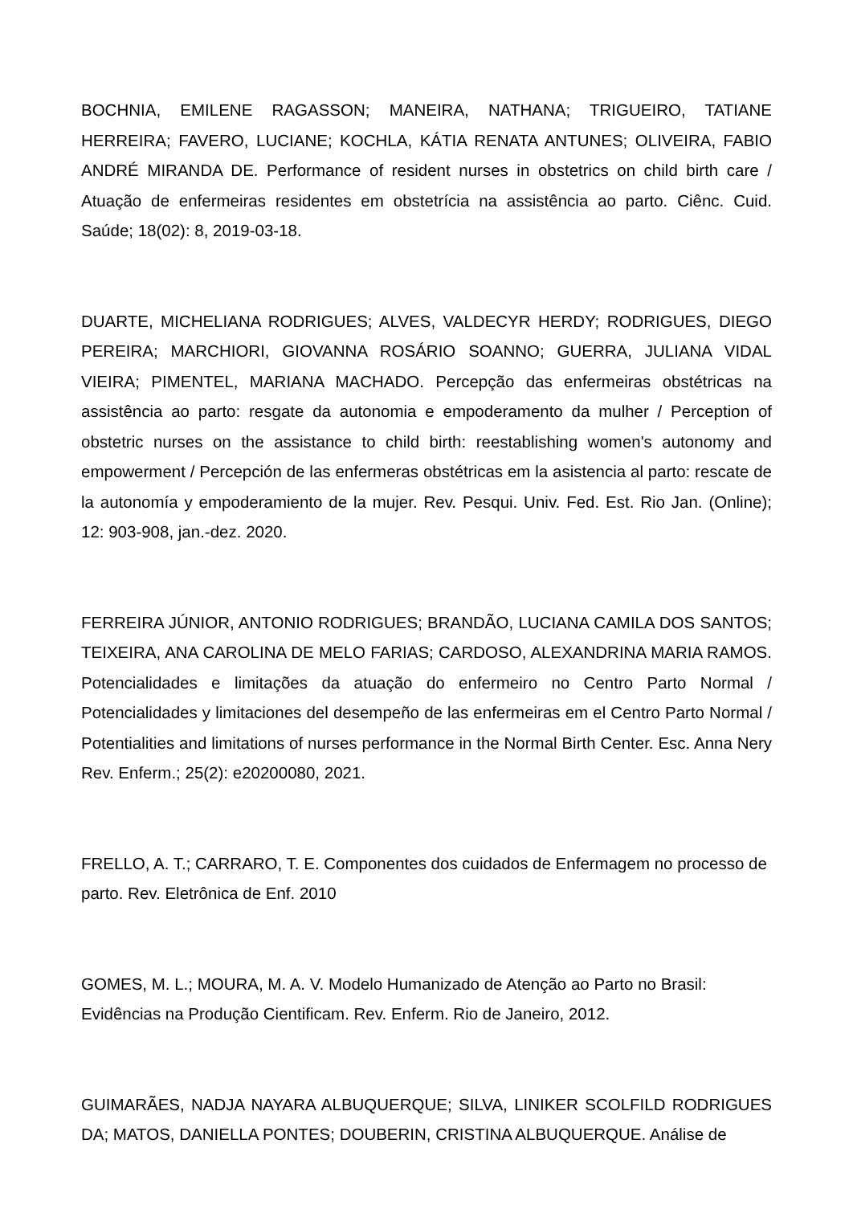BOCHNIA, EMILENE RAGASSON; MANEIRA, NATHANA; TRIGUEIRO, TATIANE HERREIRA; FAVERO, LUCIANE; KOCHLA, KÁTIA RENATA ANTUNES; OLIVEIRA, FABIO ANDRÉ MIRANDA DE. Performance of resident nurses in obstetrics on child birth care / Atuação de enfermeiras residentes em obstetrícia na assistência ao parto. Ciênc. Cuid. Saúde; 18(02): 8, 2019-03-18.
DUARTE, MICHELIANA RODRIGUES; ALVES, VALDECYR HERDY; RODRIGUES, DIEGO PEREIRA; MARCHIORI, GIOVANNA ROSÁRIO SOANNO; GUERRA, JULIANA VIDAL VIEIRA; PIMENTEL, MARIANA MACHADO. Percepção das enfermeiras obstétricas na assistência ao parto: resgate da autonomia e empoderamento da mulher / Perception of obstetric nurses on the assistance to child birth: reestablishing women's autonomy and empowerment / Percepción de las enfermeras obstétricas em la asistencia al parto: rescate de la autonomía y empoderamiento de la mujer. Rev. Pesqui. Univ. Fed. Est. Rio Jan. (Online); 12: 903-908, jan.-dez. 2020.
FERREIRA JÚNIOR, ANTONIO RODRIGUES; BRANDÃO, LUCIANA CAMILA DOS SANTOS; TEIXEIRA, ANA CAROLINA DE MELO FARIAS; CARDOSO, ALEXANDRINA MARIA RAMOS. Potencialidades e limitações da atuação do enfermeiro no Centro Parto Normal / Potencialidades y limitaciones del desempeño de las enfermeiras em el Centro Parto Normal / Potentialities and limitations of nurses performance in the Normal Birth Center. Esc. Anna Nery Rev. Enferm.; 25(2): e20200080, 2021.
FRELLO, A. T.; CARRARO, T. E. Componentes dos cuidados de Enfermagem no processo de parto. Rev. Eletrônica de Enf. 2010
GOMES, M. L.; MOURA, M. A. V. Modelo Humanizado de Atenção ao Parto no Brasil:
Evidências na Produção Cientificam. Rev. Enferm. Rio de Janeiro, 2012.
GUIMARÃES, NADJA NAYARA ALBUQUERQUE; SILVA, LINIKER SCOLFILD RODRIGUES DA; MATOS, DANIELLA PONTES; DOUBERIN, CRISTINA ALBUQUERQUE. Análise de